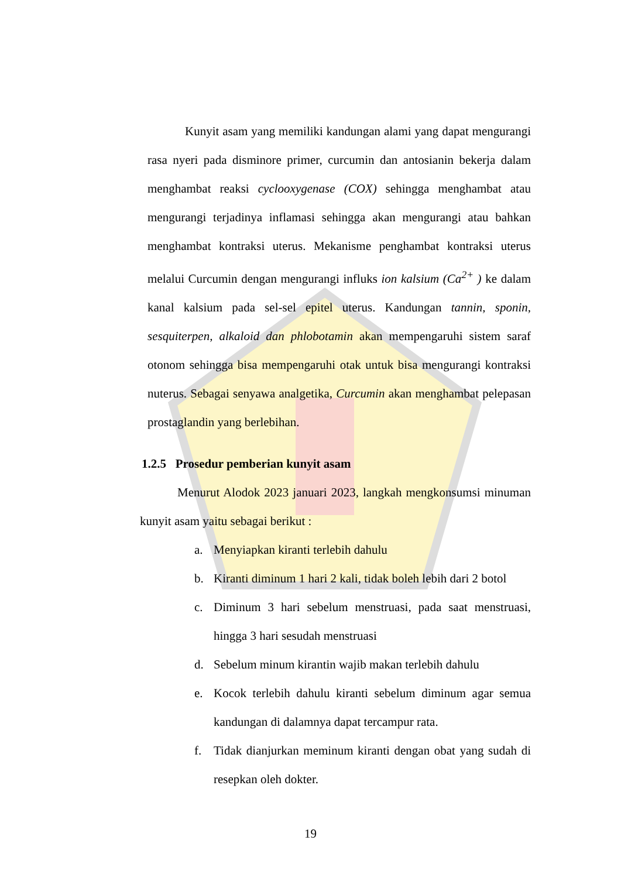Kunyit asam yang memiliki kandungan alami yang dapat mengurangi rasa nyeri pada disminore primer, curcumin dan antosianin bekerja dalam menghambat reaksi cyclooxygenase (COX) sehingga menghambat atau mengurangi terjadinya inflamasi sehingga akan mengurangi atau bahkan menghambat kontraksi uterus. Mekanisme penghambat kontraksi uterus melalui Curcumin dengan mengurangi influks ion kalsium (Ca<sup>2+</sup> ) ke dalam kanal kalsium pada sel-sel epitel uterus. Kandungan tannin, sponin, sesquiterpen, alkaloid dan phlobotamin akan mempengaruhi sistem saraf otonom sehingga bisa mempengaruhi otak untuk bisa mengurangi kontraksi nuterus. Sebagai senyawa analgetika, Curcumin akan menghambat pelepasan prostaglandin yang berlebihan.
1.2.5 Prosedur pemberian kunyit asam
Menurut Alodok 2023 januari 2023, langkah mengkonsumsi minuman kunyit asam yaitu sebagai berikut :
a. Menyiapkan kiranti terlebih dahulu
b. Kiranti diminum 1 hari 2 kali, tidak boleh lebih dari 2 botol
c. Diminum 3 hari sebelum menstruasi, pada saat menstruasi, hingga 3 hari sesudah menstruasi
d. Sebelum minum kirantin wajib makan terlebih dahulu
e. Kocok terlebih dahulu kiranti sebelum diminum agar semua kandungan di dalamnya dapat tercampur rata.
f. Tidak dianjurkan meminum kiranti dengan obat yang sudah di resepkan oleh dokter.
19